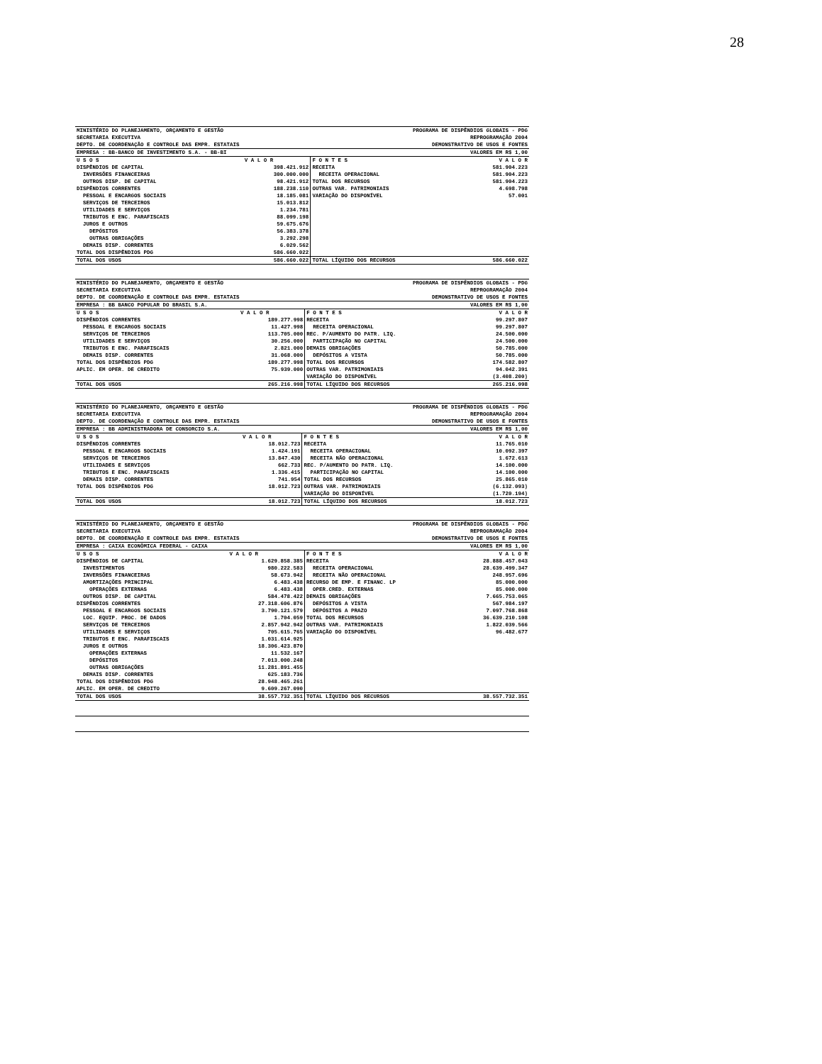28
| MINISTÉRIO DO PLANEJAMENTO, ORÇAMENTO E GESTÃO | PROGRAMA DE DISPÊNDIOS GLOBAIS - PDG |
| SECRETARIA EXECUTIVA | REPROGRAMAÇÃO 2004 |
| DEPTO. DE COORDENAÇÃO E CONTROLE DAS EMPR. ESTATAIS | DEMONSTRATIVO DE USOS E FONTES |
| EMPRESA : BB-BANCO DE INVESTIMENTO S.A. - BB-BI | VALORES EM R$ 1,00 |
| U S O S | V A L O R | F O N T E S | V A L O R |
| --- | --- | --- | --- |
| DISPÊNDIOS DE CAPITAL | 398.421.912 | RECEITA | 581.904.223 |
| INVERSÕES FINANCEIRAS | 300.000.000 | RECEITA OPERACIONAL | 581.904.223 |
| OUTROS DISP. DE CAPITAL | 98.421.912 | TOTAL DOS RECURSOS | 581.904.223 |
| DISPÊNDIOS CORRENTES | 188.238.110 | OUTRAS VAR. PATRIMONIAIS | 4.698.798 |
| PESSOAL E ENCARGOS SOCIAIS | 18.185.081 | VARIAÇÃO DO DISPONÍVEL | 57.001 |
| SERVIÇOS DE TERCEIROS | 15.013.812 | | |
| UTILIDADES E SERVIÇOS | 1.234.781 | | |
| TRIBUTOS E ENC. PARAFISCAIS | 88.099.198 | | |
| JUROS E OUTROS | 59.675.676 | | |
| DEPÓSITOS | 56.383.378 | | |
| OUTRAS OBRIGAÇÕES | 3.292.298 | | |
| DEMAIS DISP. CORRENTES | 6.029.562 | | |
| TOTAL DOS DISPÊNDIOS PDG | 586.660.022 | | |
| TOTAL DOS USOS | 586.660.022 | TOTAL LÍQUIDO DOS RECURSOS | 586.660.022 |
| MINISTÉRIO DO PLANEJAMENTO, ORÇAMENTO E GESTÃO | PROGRAMA DE DISPÊNDIOS GLOBAIS - PDG |
| SECRETARIA EXECUTIVA | REPROGRAMAÇÃO 2004 |
| DEPTO. DE COORDENAÇÃO E CONTROLE DAS EMPR. ESTATAIS | DEMONSTRATIVO DE USOS E FONTES |
| EMPRESA : BB BANCO POPULAR DO BRASIL S.A. | VALORES EM R$ 1,00 |
| U S O S | V A L O R | F O N T E S | V A L O R |
| --- | --- | --- | --- |
| DISPÊNDIOS CORRENTES | 189.277.998 | RECEITA | 99.297.807 |
| PESSOAL E ENCARGOS SOCIAIS | 11.427.998 | RECEITA OPERACIONAL | 99.297.807 |
| SERVIÇOS DE TERCEIROS | 113.705.000 | REC. P/AUMENTO DO PATR. LIQ. | 24.500.000 |
| UTILIDADES E SERVIÇOS | 30.256.000 | PARTICIPAÇÃO NO CAPITAL | 24.500.000 |
| TRIBUTOS E ENC. PARAFISCAIS | 2.821.000 | DEMAIS OBRIGAÇÕES | 50.785.000 |
| DEMAIS DISP. CORRENTES | 31.068.000 | DEPÓSITOS A VISTA | 50.785.000 |
| TOTAL DOS DISPÊNDIOS PDG | 189.277.998 | TOTAL DOS RECURSOS | 174.582.807 |
| APLIC. EM OPER. DE CREDITO | 75.939.000 | OUTRAS VAR. PATRIMONIAIS | 94.042.391 |
| | | VARIAÇÃO DO DISPONÍVEL | (3.408.200) |
| TOTAL DOS USOS | 265.216.998 | TOTAL LÍQUIDO DOS RECURSOS | 265.216.998 |
| MINISTÉRIO DO PLANEJAMENTO, ORÇAMENTO E GESTÃO | PROGRAMA DE DISPÊNDIOS GLOBAIS - PDG |
| SECRETARIA EXECUTIVA | REPROGRAMAÇÃO 2004 |
| DEPTO. DE COORDENAÇÃO E CONTROLE DAS EMPR. ESTATAIS | DEMONSTRATIVO DE USOS E FONTES |
| EMPRESA : BB ADMINISTRADORA DE CONSORCIO S.A. | VALORES EM R$ 1,00 |
| U S O S | V A L O R | F O N T E S | V A L O R |
| --- | --- | --- | --- |
| DISPÊNDIOS CORRENTES | 18.012.723 | RECEITA | 11.765.010 |
| PESSOAL E ENCARGOS SOCIAIS | 1.424.191 | RECEITA OPERACIONAL | 10.092.397 |
| SERVIÇOS DE TERCEIROS | 13.847.430 | RECEITA NÃO OPERACIONAL | 1.672.613 |
| UTILIDADES E SERVIÇOS | 662.733 | REC. P/AUMENTO DO PATR. LIQ. | 14.100.000 |
| TRIBUTOS E ENC. PARAFISCAIS | 1.336.415 | PARTICIPAÇÃO NO CAPITAL | 14.100.000 |
| DEMAIS DISP. CORRENTES | 741.954 | TOTAL DOS RECURSOS | 25.865.010 |
| TOTAL DOS DISPÊNDIOS PDG | 18.012.723 | OUTRAS VAR. PATRIMONIAIS | (6.132.093) |
| | | VARIAÇÃO DO DISPONÍVEL | (1.720.194) |
| TOTAL DOS USOS | 18.012.723 | TOTAL LÍQUIDO DOS RECURSOS | 18.012.723 |
| MINISTÉRIO DO PLANEJAMENTO, ORÇAMENTO E GESTÃO | PROGRAMA DE DISPÊNDIOS GLOBAIS - PDG |
| SECRETARIA EXECUTIVA | REPROGRAMAÇÃO 2004 |
| DEPTO. DE COORDENAÇÃO E CONTROLE DAS EMPR. ESTATAIS | DEMONSTRATIVO DE USOS E FONTES |
| EMPRESA : CAIXA ECONÔMICA FEDERAL - CAIXA | VALORES EM R$ 1,00 |
| U S O S | V A L O R | F O N T E S | V A L O R |
| --- | --- | --- | --- |
| DISPÊNDIOS DE CAPITAL | 1.629.858.385 | RECEITA | 28.888.457.043 |
| INVESTIMENTOS | 980.222.583 | RECEITA OPERACIONAL | 28.639.499.347 |
| INVERSÕES FINANCEIRAS | 58.673.942 | RECEITA NÃO OPERACIONAL | 248.957.696 |
| AMORTIZAÇÕES PRINCIPAL | 6.483.438 | RECURSO DE EMP. E FINANC. LP | 85.000.000 |
| OPERAÇÕES EXTERNAS | 6.483.438 | OPER.CRED. EXTERNAS | 85.000.000 |
| OUTROS DISP. DE CAPITAL | 584.478.422 | DEMAIS OBRIGAÇÕES | 7.665.753.065 |
| DISPÊNDIOS CORRENTES | 27.318.606.876 | DEPÓSITOS A VISTA | 567.984.197 |
| PESSOAL E ENCARGOS SOCIAIS | 3.790.121.579 | DEPÓSITOS A PRAZO | 7.097.768.868 |
| LOC. EQUIP. PROC. DE DADOS | 1.704.059 | TOTAL DOS RECURSOS | 36.639.210.108 |
| SERVIÇOS DE TERCEIROS | 2.857.942.942 | OUTRAS VAR. PATRIMONIAIS | 1.822.039.566 |
| UTILIDADES E SERVIÇOS | 705.615.765 | VARIAÇÃO DO DISPONÍVEL | 96.482.677 |
| TRIBUTOS E ENC. PARAFISCAIS | 1.031.614.925 | | |
| JUROS E OUTROS | 18.306.423.870 | | |
| OPERAÇÕES EXTERNAS | 11.532.167 | | |
| DEPÓSITOS | 7.013.000.248 | | |
| OUTRAS OBRIGAÇÕES | 11.281.891.455 | | |
| DEMAIS DISP. CORRENTES | 625.183.736 | | |
| TOTAL DOS DISPÊNDIOS PDG | 28.948.465.261 | | |
| APLIC. EM OPER. DE CREDITO | 9.609.267.090 | | |
| TOTAL DOS USOS | 38.557.732.351 | TOTAL LÍQUIDO DOS RECURSOS | 38.557.732.351 |